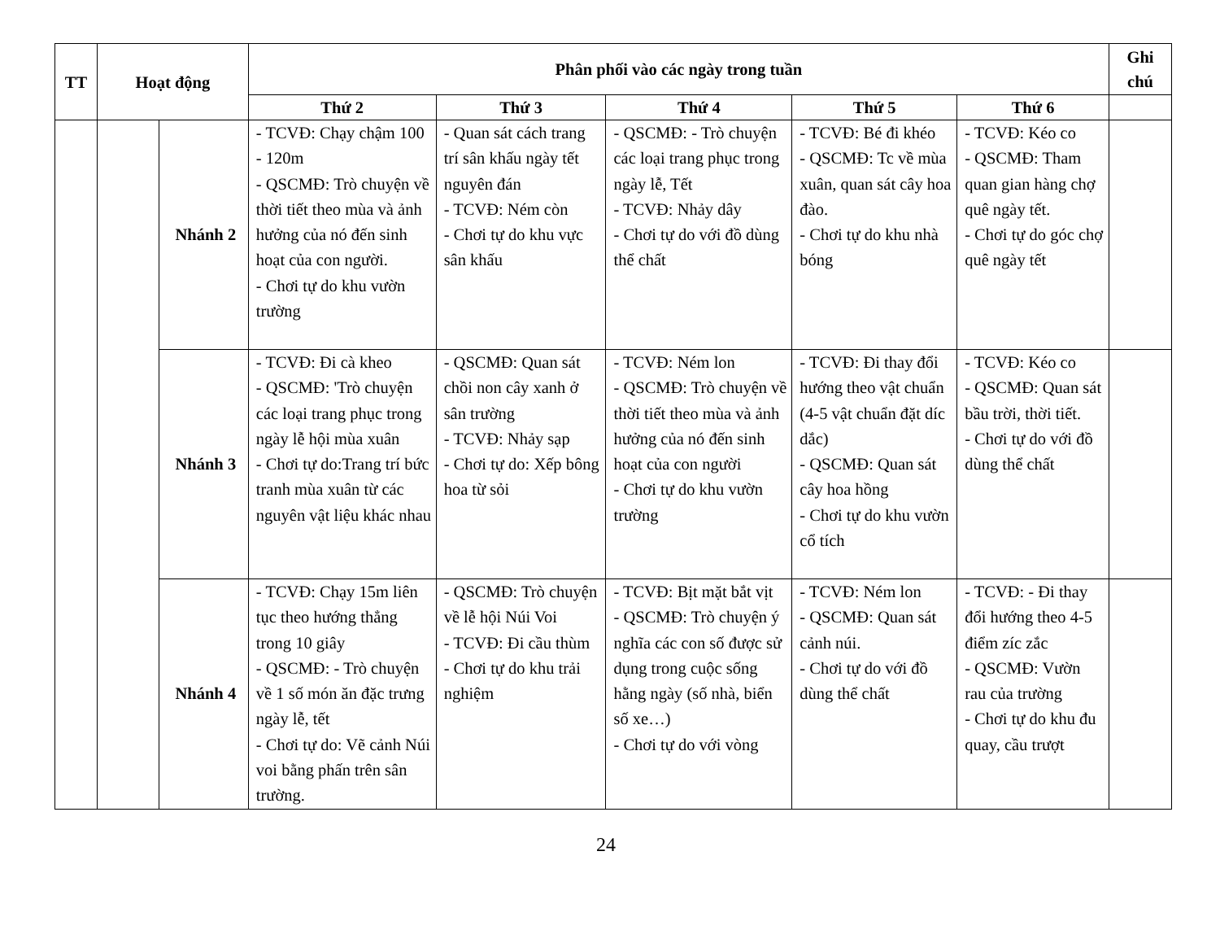| TT | Hoạt động | | Phân phối vào các ngày trong tuần | | | | | Ghi chú |
| --- | --- | --- | --- | --- | --- | --- | --- | --- |
| | | | Thứ 2 | Thứ 3 | Thứ 4 | Thứ 5 | Thứ 6 | |
| | | Nhánh 2 | - TCVĐ: Chạy chậm 100 - 120m - QSCMĐ: Trò chuyện về thời tiết theo mùa và ảnh hưởng của nó đến sinh hoạt của con người. - Chơi tự do khu vườn trường | - Quan sát cách trang trí sân khấu ngày tết nguyên đán - TCVĐ: Ném còn - Chơi tự do khu vực sân khấu | - QSCMĐ: - Trò chuyện các loại trang phục trong ngày lễ, Tết - TCVĐ: Nhảy dây - Chơi tự do với đồ dùng thể chất | - TCVĐ: Bé đi khéo - QSCMĐ: Tc về mùa xuân, quan sát cây hoa đào. - Chơi tự do khu nhà bóng | - TCVĐ: Kéo co - QSCMĐ: Tham quan gian hàng chợ quê ngày tết. - Chơi tự do góc chợ quê ngày tết | |
| | | Nhánh 3 | - TCVĐ: Đi cà kheo - QSCMĐ: 'Trò chuyện các loại trang phục trong ngày lễ hội mùa xuân - Chơi tự do:Trang trí bức tranh mùa xuân từ các nguyên vật liệu khác nhau | - QSCMĐ: Quan sát chồi non cây xanh ở sân trường - TCVĐ: Nhảy sạp - Chơi tự do: Xếp bông hoa từ sỏi | - TCVĐ: Ném lon - QSCMĐ: Trò chuyện về thời tiết theo mùa và ảnh hưởng của nó đến sinh hoạt của con người - Chơi tự do khu vườn trường | - TCVĐ: Đi thay đổi hướng theo vật chuẩn (4-5 vật chuẩn đặt díc dắc) - QSCMĐ: Quan sát cây hoa hồng - Chơi tự do khu vườn cổ tích | - TCVĐ: Kéo co - QSCMĐ: Quan sát bầu trời, thời tiết. - Chơi tự do với đồ dùng thể chất | |
| | | Nhánh 4 | - TCVĐ: Chạy 15m liên tục theo hướng thẳng trong 10 giây - QSCMĐ: - Trò chuyện về 1 số món ăn đặc trưng ngày lễ, tết - Chơi tự do: Vẽ cảnh Núi voi bằng phấn trên sân trường. | - QSCMĐ: Trò chuyện về lễ hội Núi Voi - TCVĐ: Đi cầu thùm - Chơi tự do khu trải nghiệm | - TCVĐ: Bịt mặt bắt vịt - QSCMĐ: Trò chuyện ý nghĩa các con số được sử dụng trong cuộc sống hằng ngày (số nhà, biển số xe…) - Chơi tự do với vòng | - TCVĐ: Ném lon - QSCMĐ: Quan sát cảnh núi. - Chơi tự do với đồ dùng thể chất | - TCVĐ: - Đi thay đổi hướng theo 4-5 điểm zíc zắc - QSCMĐ: Vườn rau của trường - Chơi tự do khu đu quay, cầu trượt | |
24